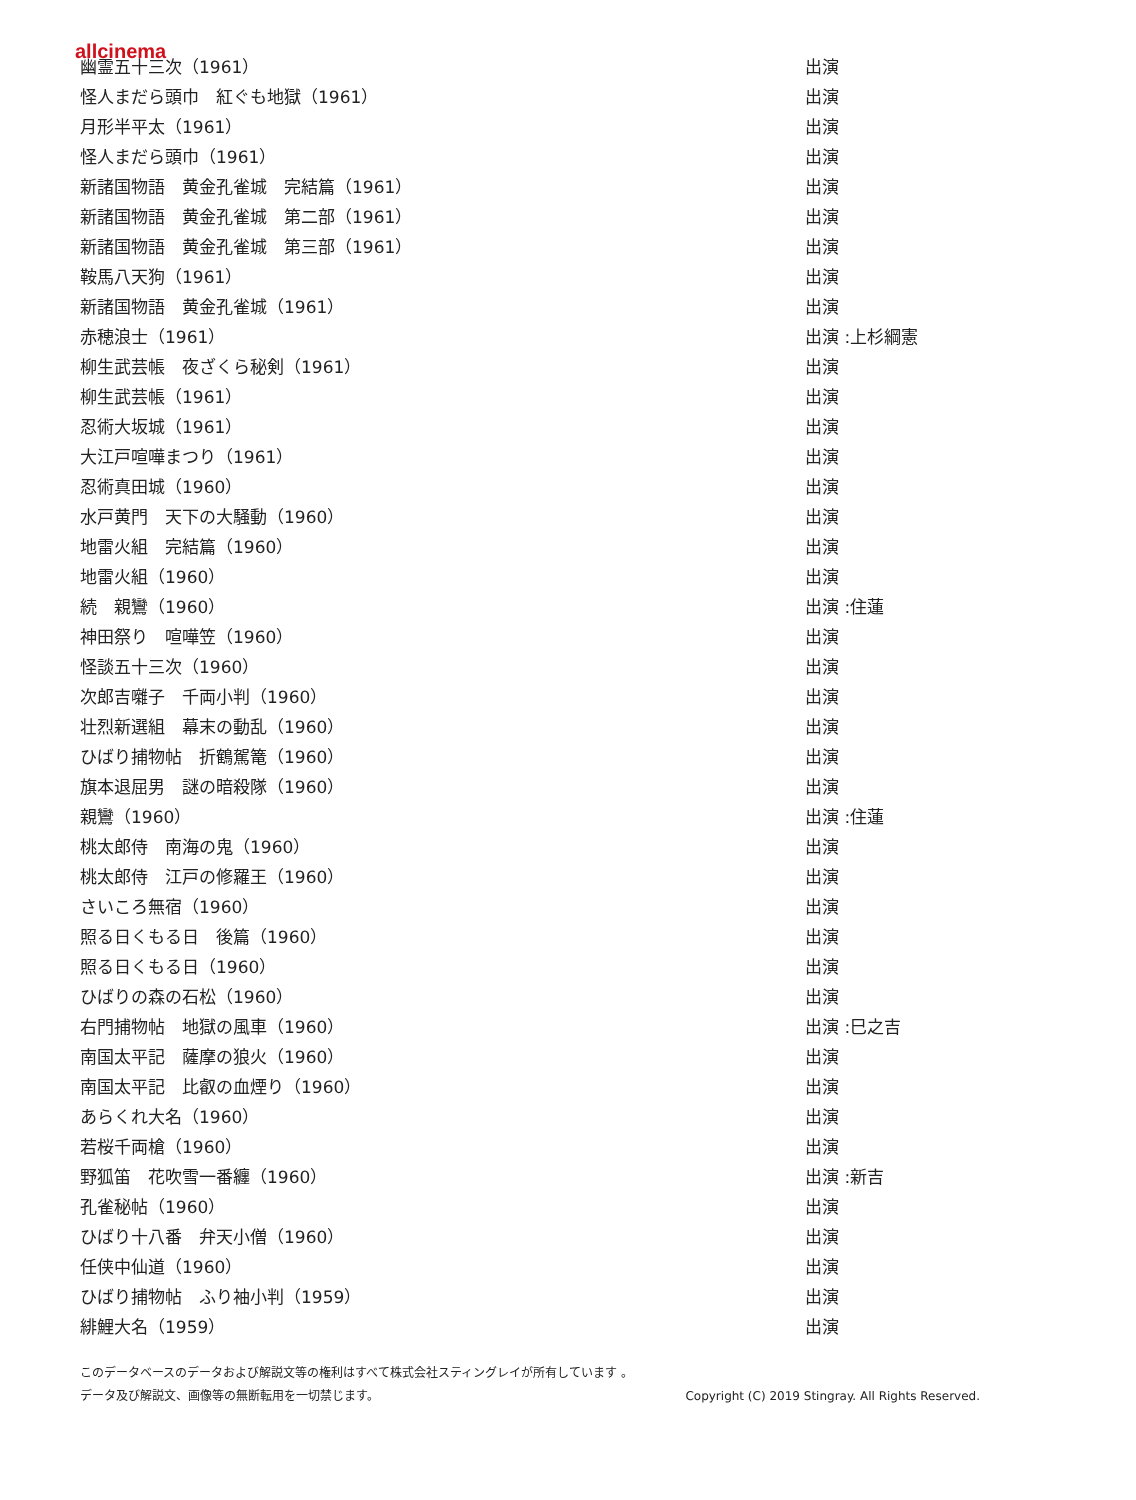allcinema
| 幽霊五十三次（1961） | 出演 |
| 怪人まだら頭巾 紅ぐも地獄（1961） | 出演 |
| 月形半平太（1961） | 出演 |
| 怪人まだら頭巾（1961） | 出演 |
| 新諸国物語 黄金孔雀城 完結篇（1961） | 出演 |
| 新諸国物語 黄金孔雀城 第二部（1961） | 出演 |
| 新諸国物語 黄金孔雀城 第三部（1961） | 出演 |
| 鞍馬八天狗（1961） | 出演 |
| 新諸国物語 黄金孔雀城（1961） | 出演 |
| 赤穂浪士（1961） | 出演 :上杉綱憲 |
| 柳生武芸帳 夜ざくら秘剣（1961） | 出演 |
| 柳生武芸帳（1961） | 出演 |
| 忍術大坂城（1961） | 出演 |
| 大江戸喧嘩まつり（1961） | 出演 |
| 忍術真田城（1960） | 出演 |
| 水戸黄門 天下の大騒動（1960） | 出演 |
| 地雷火組 完結篇（1960） | 出演 |
| 地雷火組（1960） | 出演 |
| 続 親鸞（1960） | 出演 :住蓮 |
| 神田祭り 喧嘩笠（1960） | 出演 |
| 怪談五十三次（1960） | 出演 |
| 次郎吉囃子 千両小判（1960） | 出演 |
| 壮烈新選組 幕末の動乱（1960） | 出演 |
| ひばり捕物帖 折鶴駕篭（1960） | 出演 |
| 旗本退屈男 謎の暗殺隊（1960） | 出演 |
| 親鸞（1960） | 出演 :住蓮 |
| 桃太郎侍 南海の鬼（1960） | 出演 |
| 桃太郎侍 江戸の修羅王（1960） | 出演 |
| さいころ無宿（1960） | 出演 |
| 照る日くもる日 後篇（1960） | 出演 |
| 照る日くもる日（1960） | 出演 |
| ひばりの森の石松（1960） | 出演 |
| 右門捕物帖 地獄の風車（1960） | 出演 :巳之吉 |
| 南国太平記 薩摩の狼火（1960） | 出演 |
| 南国太平記 比叡の血煙り（1960） | 出演 |
| あらくれ大名（1960） | 出演 |
| 若桜千両槍（1960） | 出演 |
| 野狐笛 花吹雪一番纏（1960） | 出演 :新吉 |
| 孔雀秘帖（1960） | 出演 |
| ひばり十八番 弁天小僧（1960） | 出演 |
| 任侠中仙道（1960） | 出演 |
| ひばり捕物帖 ふり袖小判（1959） | 出演 |
| 緋鯉大名（1959） | 出演 |
このデータベースのデータおよび解説文等の権利はすべて株式会社スティングレイが所有しています 。
データ及び解説文、画像等の無断転用を一切禁じます。 Copyright (C) 2019 Stingray. All Rights Reserved.